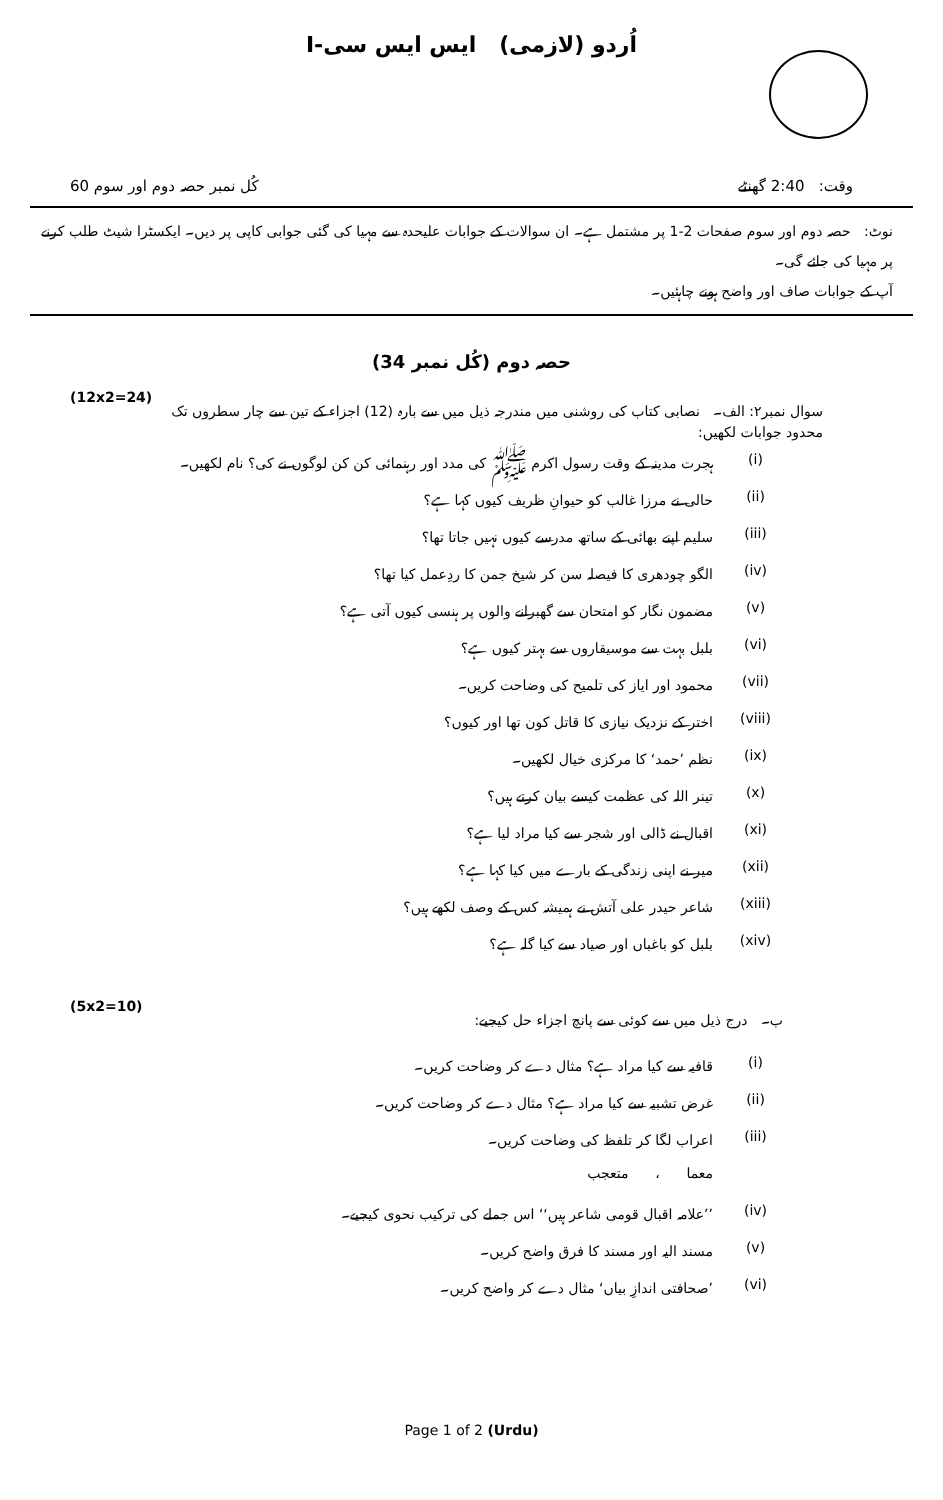اُردو (لازمی) ایس ایس سی-I
وقت: 2:40 گھنٹے کُل نمبر حصہ دوم اور سوم 60
نوٹ: حصہ دوم اور سوم صفحات 2-1 پر مشتمل ہے۔ ان سوالات کے جوابات علیحدہ سے مہیا کی گئی جوابی کاپی پر دیں۔ ایکسٹرا شیٹ طلب کرنے پر مہیا کی جائے گی۔
آپ کے جوابات صاف اور واضح ہونے چاہئیں۔
حصہ دوم (کُل نمبر 34)
سوال نمبر۲: الف۔ نصابی کتاب کی روشنی میں مندرجہ ذیل میں سے بارہ (12) اجزاء کے تین سے چار سطروں تک محدود جوابات لکھیں: (12x2=24)
(i) ہجرت مدینہ کے وقت رسول اکرم ﷺ کی مدد اور رہنمائی کن کن لوگوں نے کی؟ نام لکھیں۔
(ii) حالی نے مرزا غالب کو حیوانِ ظریف کیوں کہا ہے؟
(iii) سلیم اپنے بھائی کے ساتھ مدرسے کیوں نہیں جاتا تھا؟
(iv) الگو چودھری کا فیصلہ سن کر شیخ جمن کا ردِعمل کیا تھا؟
(v) مضمون نگار کو امتحان سے گھبرانے والوں پر ہنسی کیوں آتی ہے؟
(vi) بلبل بہت سے موسیقاروں سے بہتر کیوں ہے؟
(vii) محمود اور ایاز کی تلمیح کی وضاحت کریں۔
(viii) اختر کے نزدیک نیازی کا قاتل کون تھا اور کیوں؟
(ix) نظم ’حمد‘ کا مرکزی خیال لکھیں۔
(x) تینر اللہ کی عظمت کیسے بیان کرتے ہیں؟
(xi) اقبال نے ڈالی اور شجر سے کیا مراد لیا ہے؟
(xii) میر نے اپنی زندگی کے بارے میں کیا کہا ہے؟
(xiii) شاعر حیدر علی آتش نے ہمیشہ کس کے وصف لکھے ہیں؟
(xiv) بلبل کو باغباں اور صیاد سے کیا گلہ ہے؟
ب۔ درج ذیل میں سے کوئی سے پانچ اجزاء حل کیجیے: (5x2=10)
(i) قافیہ سے کیا مراد ہے؟ مثال دے کر وضاحت کریں۔
(ii) غرض تشبیہ سے کیا مراد ہے؟ مثال دے کر وضاحت کریں۔
(iii) اعراب لگا کر تلفظ کی وضاحت کریں۔
معما ، متعجب
(iv)’’علامہ اقبال قومی شاعر ہیں‘‘ اس جملے کی ترکیب نحوی کیجیے۔
(v) مسند الیہ اور مسند کا فرق واضح کریں۔
(vi)’صحافتی اندازِ بیاں‘ مثال دے کر واضح کریں۔
Page 1 of 2 (Urdu)